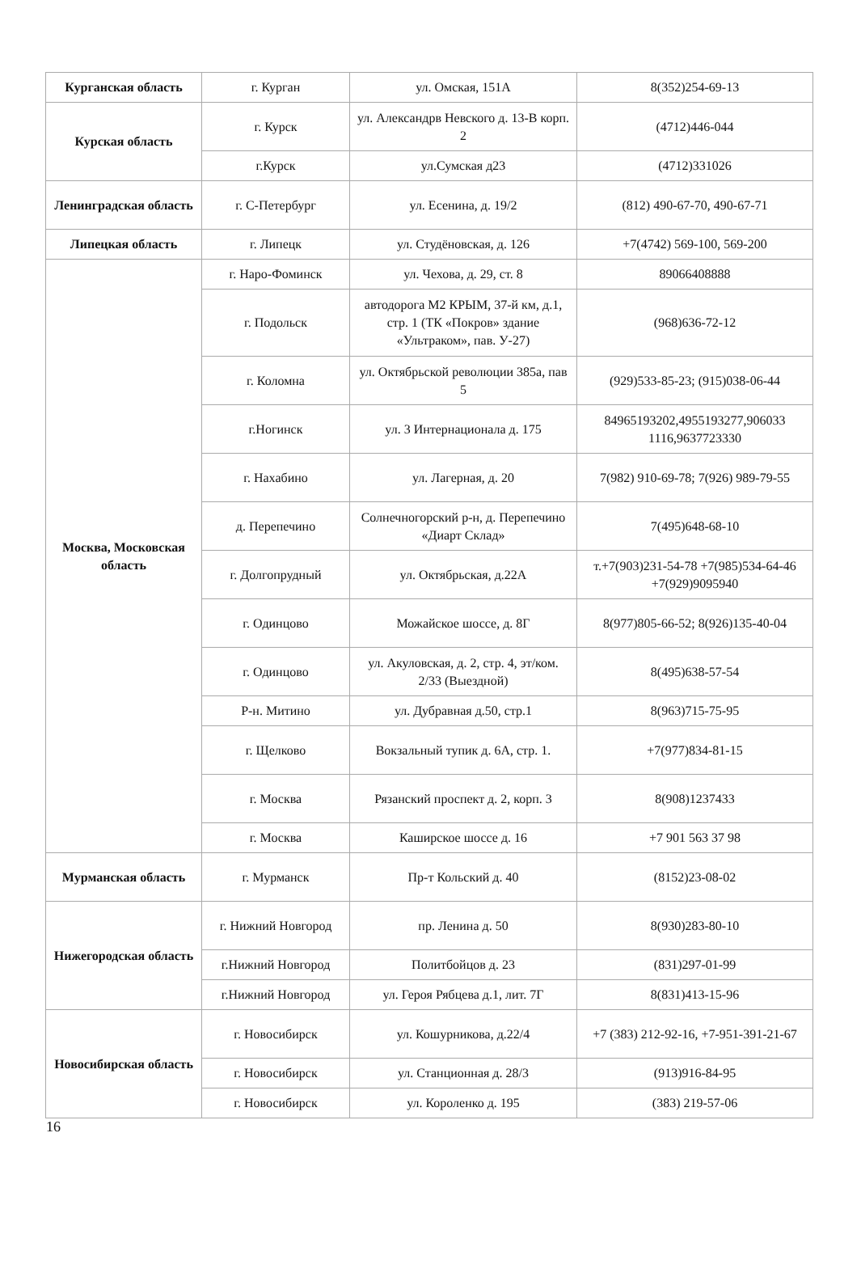| Курганская область | г. Курган | ул. Омская, 151А | 8(352)254-69-13 |
| Курская область | г. Курск | ул. Александрв Невского д. 13-В корп. 2 | (4712)446-044 |
| | г.Курск | ул.Сумская д23 | (4712)331026 |
| Ленинградская область | г. С-Петербург | ул. Есенина, д. 19/2 | (812) 490-67-70, 490-67-71 |
| Липецкая область | г. Липецк | ул. Студёновская, д. 126 | +7(4742) 569-100, 569-200 |
| Москва, Московская область | г. Наро-Фоминск | ул. Чехова, д. 29, ст. 8 | 89066408888 |
| | г. Подольск | автодорога М2 КРЫМ, 37-й км, д.1, стр. 1 (ТК «Покров» здание «Ультраком», пав. У-27) | (968)636-72-12 |
| | г. Коломна | ул. Октябрьской революции 385а, пав 5 | (929)533-85-23; (915)038-06-44 |
| | г.Ногинск | ул. 3 Интернационала д. 175 | 84965193202,4955193277,906033 1116,9637723330 |
| | г. Нахабино | ул. Лагерная, д. 20 | 7(982) 910-69-78; 7(926) 989-79-55 |
| | д. Перепечино | Солнечногорский р-н, д. Перепечино «Диарт Склад» | 7(495)648-68-10 |
| | г. Долгопрудный | ул. Октябрьская, д.22А | т.+7(903)231-54-78 +7(985)534-64-46 +7(929)9095940 |
| | г. Одинцово | Можайское шоссе, д. 8Г | 8(977)805-66-52; 8(926)135-40-04 |
| | г. Одинцово | ул. Акуловская, д. 2, стр. 4, эт/ком. 2/33 (Выездной) | 8(495)638-57-54 |
| | Р-н. Митино | ул. Дубравная д.50, стр.1 | 8(963)715-75-95 |
| | г. Щелково | Вокзальный тупик д. 6А, стр. 1. | +7(977)834-81-15 |
| | г. Москва | Рязанский проспект д. 2, корп. 3 | 8(908)1237433 |
| | г. Москва | Каширское шоссе д. 16 | +7 901 563 37 98 |
| Мурманская область | г. Мурманск | Пр-т Кольский д. 40 | (8152)23-08-02 |
| Нижегородская область | г. Нижний Новгород | пр. Ленина д. 50 | 8(930)283-80-10 |
| | г.Нижний Новгород | Политбойцов д. 23 | (831)297-01-99 |
| | г.Нижний Новгород | ул. Героя Рябцева д.1, лит. 7Г | 8(831)413-15-96 |
| Новосибирская область | г. Новосибирск | ул. Кошурникова, д.22/4 | +7 (383) 212-92-16, +7-951-391-21-67 |
| | г. Новосибирск | ул. Станционная д. 28/3 | (913)916-84-95 |
| | г. Новосибирск | ул. Короленко д. 195 | (383) 219-57-06 |
16